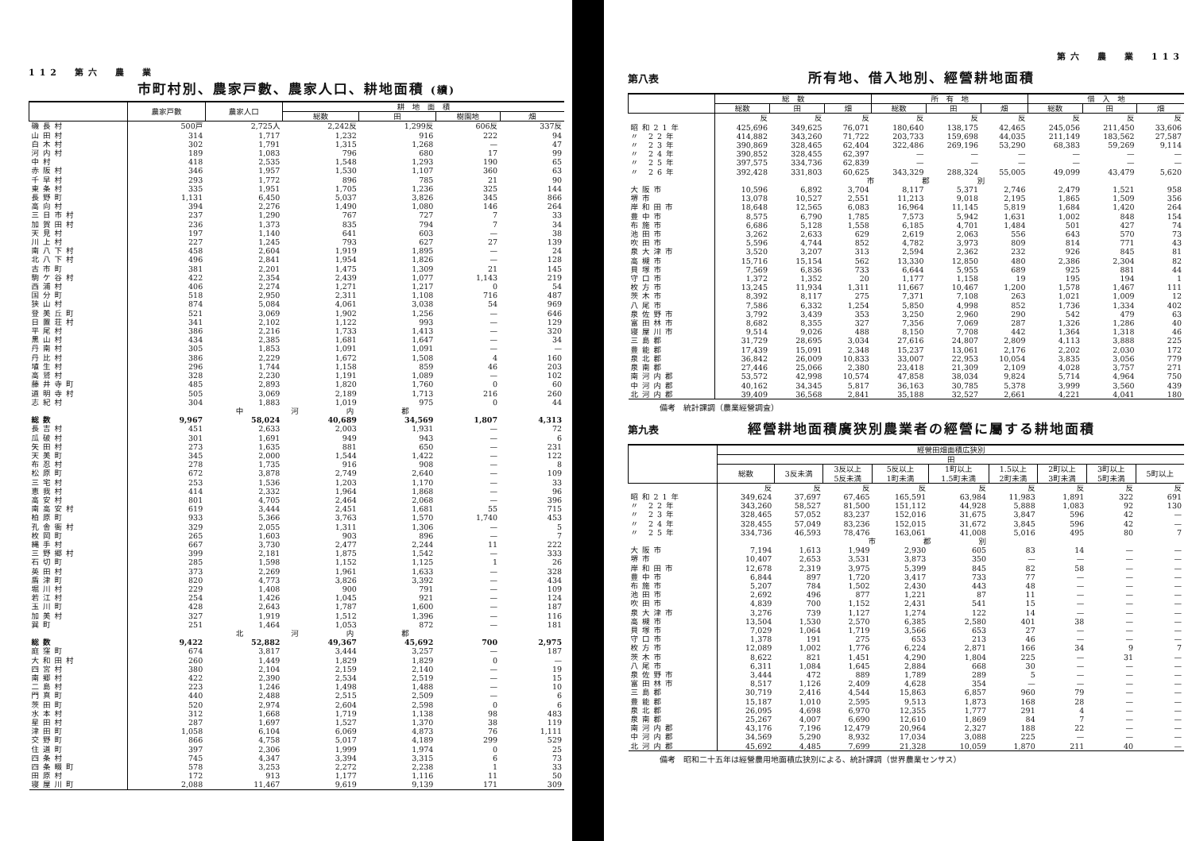112　第六　農　業
市町村別、農家戸數、農家人口、耕地面積 (續)
| | 農家戸數 | 農家人口 | 耕 地 面 積 | | | |
| --- | --- | --- | --- | --- | --- | --- |
| | | | 総数 | 田 | 樹園地 | 畑 |
| 磯長村 | 500戸 | 2,725人 | 2,242反 | 1,299反 | 606反 | 337反 |
| 山田村 | 314 | 1,717 | 1,232 | 916 | 222 | 94 |
| 白木村 | 302 | 1,791 | 1,315 | 1,268 | — | 47 |
| 河内村 | 189 | 1,083 | 796 | 680 | 17 | 99 |
| 中村 | 418 | 2,535 | 1,548 | 1,293 | 190 | 65 |
| 赤阪村 | 346 | 1,957 | 1,530 | 1,107 | 360 | 63 |
| 千早村 | 293 | 1,772 | 896 | 785 | 21 | 90 |
| 東条村 | 335 | 1,951 | 1,705 | 1,236 | 325 | 144 |
| 長野町 | 1,131 | 6,450 | 5,037 | 3,826 | 345 | 866 |
| 高向村 | 394 | 2,276 | 1,490 | 1,080 | 146 | 264 |
| 三日市村 | 237 | 1,290 | 767 | 727 | 7 | 33 |
| 加賀田村 | 236 | 1,373 | 835 | 794 | 7 | 34 |
| 天見村 | 197 | 1,140 | 641 | 603 | — | 38 |
| 川上村 | 227 | 1,245 | 793 | 627 | 27 | 139 |
| 南八下村 | 458 | 2,604 | 1,919 | 1,895 | — | 24 |
| 北八下村 | 496 | 2,841 | 1,954 | 1,826 | — | 128 |
| 古市町 | 381 | 2,201 | 1,475 | 1,309 | 21 | 145 |
| 駒ケ谷村 | 422 | 2,354 | 2,439 | 1,077 | 1,143 | 219 |
| 西浦村 | 406 | 2,274 | 1,271 | 1,217 | 0 | 54 |
| 国分町 | 518 | 2,950 | 2,311 | 1,108 | 716 | 487 |
| 狭山村 | 874 | 5,084 | 4,061 | 3,038 | 54 | 969 |
| 登美丘町 | 521 | 3,069 | 1,902 | 1,256 | — | 646 |
| 日置荘村 | 341 | 2,102 | 1,122 | 993 | — | 129 |
| 平尾村 | 386 | 2,216 | 1,733 | 1,413 | — | 320 |
| 黒山村 | 434 | 2,385 | 1,681 | 1,647 | — | 34 |
| 丹南村 | 305 | 1,853 | 1,091 | 1,091 | — | — |
| 丹比村 | 386 | 2,229 | 1,672 | 1,508 | 4 | 160 |
| 埴生村 | 296 | 1,744 | 1,158 | 859 | 46 | 203 |
| 高鷲村 | 328 | 2,230 | 1,191 | 1,089 | — | 102 |
| 藤井寺町 | 485 | 2,893 | 1,820 | 1,760 | 0 | 60 |
| 道明寺村 | 505 | 3,069 | 2,189 | 1,713 | 216 | 260 |
| 志紀村 | 304 | 1,883 | 1,019 | 975 | 0 | 44 |
| | 中河内郡 | | | | | |
| 総数 | 9,967 | 58,024 | 40,689 | 34,569 | 1,807 | 4,313 |
| 長吉村 | 451 | 2,633 | 2,003 | 1,931 | — | 72 |
| 瓜破村 | 301 | 1,691 | 949 | 943 | — | 6 |
| 矢田村 | 273 | 1,635 | 881 | 650 | — | 231 |
| 天美町 | 345 | 2,000 | 1,544 | 1,422 | — | 122 |
| 布忍村 | 278 | 1,735 | 916 | 908 | — | 8 |
| 松原町 | 672 | 3,878 | 2,749 | 2,640 | — | 109 |
| 三宅村 | 253 | 1,536 | 1,203 | 1,170 | — | 33 |
| 恵我村 | 414 | 2,332 | 1,964 | 1,868 | — | 96 |
| 高安村 | 801 | 4,705 | 2,464 | 2,068 | — | 396 |
| 南高安村 | 619 | 3,444 | 2,451 | 1,681 | 55 | 715 |
| 柏原町 | 933 | 5,366 | 3,763 | 1,570 | 1,740 | 453 |
| 孔舎衙村 | 329 | 2,055 | 1,311 | 1,306 | — | 5 |
| 枚岡町 | 265 | 1,603 | 903 | 896 | — | 7 |
| 縄手村 | 667 | 3,730 | 2,477 | 2,244 | 11 | 222 |
| 三野郷村 | 399 | 2,181 | 1,875 | 1,542 | — | 333 |
| 石切町 | 285 | 1,598 | 1,152 | 1,125 | 1 | 26 |
| 英田村 | 373 | 2,269 | 1,961 | 1,633 | — | 328 |
| 盾津町 | 820 | 4,773 | 3,826 | 3,392 | — | 434 |
| 堀川村 | 229 | 1,408 | 900 | 791 | — | 109 |
| 若江村 | 254 | 1,426 | 1,045 | 921 | — | 124 |
| 玉川町 | 428 | 2,643 | 1,787 | 1,600 | — | 187 |
| 加美村 | 327 | 1,919 | 1,512 | 1,396 | — | 116 |
| 巽町 | 251 | 1,464 | 1,053 | 872 | — | 181 |
| | 北河内郡 | | | | | |
| 総数 | 9,422 | 52,882 | 49,367 | 45,692 | 700 | 2,975 |
| 庭窪町 | 674 | 3,817 | 3,444 | 3,257 | — | 187 |
| 大和田村 | 260 | 1,449 | 1,829 | 1,829 | 0 | — |
| 四宮村 | 380 | 2,104 | 2,159 | 2,140 | — | 19 |
| 南郷村 | 422 | 2,390 | 2,534 | 2,519 | — | 15 |
| 二島村 | 223 | 1,246 | 1,498 | 1,488 | — | 10 |
| 門真町 | 440 | 2,488 | 2,515 | 2,509 | — | 6 |
| 茨田町 | 520 | 2,974 | 2,604 | 2,598 | 0 | 6 |
| 水本村 | 312 | 1,668 | 1,719 | 1,138 | 98 | 483 |
| 星田村 | 287 | 1,697 | 1,527 | 1,370 | 38 | 119 |
| 津田町 | 1,058 | 6,104 | 6,069 | 4,873 | 76 | 1,111 |
| 交野町 | 866 | 4,758 | 5,017 | 4,189 | 299 | 529 |
| 住道町 | 397 | 2,306 | 1,999 | 1,974 | 0 | 25 |
| 四条村 | 745 | 4,347 | 3,394 | 3,315 | 6 | 73 |
| 四条畷町 | 578 | 3,253 | 2,272 | 2,238 | 1 | 33 |
| 田原村 | 172 | 913 | 1,177 | 1,116 | 11 | 50 |
| 寝屋川町 | 2,088 | 11,467 | 9,619 | 9,139 | 171 | 309 |
第六　農　業　113
第八表
所有地、借入地別、經營耕地面積
| | 総 数 | | | 所 有 地 | | | 借 入 地 | | |
| --- | --- | --- | --- | --- | --- | --- | --- | --- | --- |
| | 総数 | 田 | 畑 | 総数 | 田 | 畑 | 総数 | 田 | 畑 |
| | 反 | 反 | 反 | 反 | 反 | 反 | 反 | 反 | 反 |
| 昭和21年 | 425,696 | 349,625 | 76,071 | 180,640 | 138,175 | 42,465 | 245,056 | 211,450 | 33,606 |
| 〃 22年 | 414,882 | 343,260 | 71,722 | 203,733 | 159,698 | 44,035 | 211,149 | 183,562 | 27,587 |
| 〃 23年 | 390,869 | 328,465 | 62,404 | 322,486 | 269,196 | 53,290 | 68,383 | 59,269 | 9,114 |
| 〃 24年 | 390,852 | 328,455 | 62,397 | — | — | — | — | — | — |
| 〃 25年 | 397,575 | 334,736 | 62,839 | — | — | — | — | — | — |
| 〃 26年 | 392,428 | 331,803 | 60,625 | 343,329 | 288,324 | 55,005 | 49,099 | 43,479 | 5,620 |
| | 市郡別 | | | | | | | | |
| 大阪市 | 10,596 | 6,892 | 3,704 | 8,117 | 5,371 | 2,746 | 2,479 | 1,521 | 958 |
| 堺市 | 13,078 | 10,527 | 2,551 | 11,213 | 9,018 | 2,195 | 1,865 | 1,509 | 356 |
| 岸和田市 | 18,648 | 12,565 | 6,083 | 16,964 | 11,145 | 5,819 | 1,684 | 1,420 | 264 |
| 豊中市 | 8,575 | 6,790 | 1,785 | 7,573 | 5,942 | 1,631 | 1,002 | 848 | 154 |
| 布施市 | 6,686 | 5,128 | 1,558 | 6,185 | 4,701 | 1,484 | 501 | 427 | 74 |
| 池田市 | 3,262 | 2,633 | 629 | 2,619 | 2,063 | 556 | 643 | 570 | 73 |
| 吹田市 | 5,596 | 4,744 | 852 | 4,782 | 3,973 | 809 | 814 | 771 | 43 |
| 泉大津市 | 3,520 | 3,207 | 313 | 2,594 | 2,362 | 232 | 926 | 845 | 81 |
| 高槻市 | 15,716 | 15,154 | 562 | 13,330 | 12,850 | 480 | 2,386 | 2,304 | 82 |
| 貝塚市 | 7,569 | 6,836 | 733 | 6,644 | 5,955 | 689 | 925 | 881 | 44 |
| 守口市 | 1,372 | 1,352 | 20 | 1,177 | 1,158 | 19 | 195 | 194 | 1 |
| 枚方市 | 13,245 | 11,934 | 1,311 | 11,667 | 10,467 | 1,200 | 1,578 | 1,467 | 111 |
| 茨木市 | 8,392 | 8,117 | 275 | 7,371 | 7,108 | 263 | 1,021 | 1,009 | 12 |
| 八尾市 | 7,586 | 6,332 | 1,254 | 5,850 | 4,998 | 852 | 1,736 | 1,334 | 402 |
| 泉佐野市 | 3,792 | 3,439 | 353 | 3,250 | 2,960 | 290 | 542 | 479 | 63 |
| 富田林市 | 8,682 | 8,355 | 327 | 7,356 | 7,069 | 287 | 1,326 | 1,286 | 40 |
| 寝屋川市 | 9,514 | 9,026 | 488 | 8,150 | 7,708 | 442 | 1,364 | 1,318 | 46 |
| 三島郡 | 31,729 | 28,695 | 3,034 | 27,616 | 24,807 | 2,809 | 4,113 | 3,888 | 225 |
| 豊能郡 | 17,439 | 15,091 | 2,348 | 15,237 | 13,061 | 2,176 | 2,202 | 2,030 | 172 |
| 泉北郡 | 36,842 | 26,009 | 10,833 | 33,007 | 22,953 | 10,054 | 3,835 | 3,056 | 779 |
| 泉南郡 | 27,446 | 25,066 | 2,380 | 23,418 | 21,309 | 2,109 | 4,028 | 3,757 | 271 |
| 南河内郡 | 53,572 | 42,998 | 10,574 | 47,858 | 38,034 | 9,824 | 5,714 | 4,964 | 750 |
| 中河内郡 | 40,162 | 34,345 | 5,817 | 36,163 | 30,785 | 5,378 | 3,999 | 3,560 | 439 |
| 北河内郡 | 39,409 | 36,568 | 2,841 | 35,188 | 32,527 | 2,661 | 4,221 | 4,041 | 180 |
備考　統計課調（農業經營調査）
第九表
經營耕地面積廣狭別農業者の經營に屬する耕地面積
| | 經營田畑面積広狭別 | | | | | | | | |
| --- | --- | --- | --- | --- | --- | --- | --- | --- | --- |
| | 田 | | | | | | | | |
| | 総数 | 3反未満 | 3反以上 5反未満 | 5反以上 1町未満 | 1町以上 1.5町未満 | 1.5以上 2町未満 | 2町以上 3町未満 | 3町以上 5町未満 | 5町以上 |
| | 反 | 反 | 反 | 反 | 反 | 反 | 反 | 反 | 反 |
| 昭和21年 | 349,624 | 37,697 | 67,465 | 165,591 | 63,984 | 11,983 | 1,891 | 322 | 691 |
| 〃 22年 | 343,260 | 58,527 | 81,500 | 151,112 | 44,928 | 5,888 | 1,083 | 92 | 130 |
| 〃 23年 | 328,465 | 57,052 | 83,237 | 152,016 | 31,675 | 3,847 | 596 | 42 | — |
| 〃 24年 | 328,455 | 57,049 | 83,236 | 152,015 | 31,672 | 3,845 | 596 | 42 | — |
| 〃 25年 | 334,736 | 46,593 | 78,476 | 163,061 | 41,008 | 5,016 | 495 | 80 | 7 |
| | 市郡別 | | | | | | | | |
| 大阪市 | 7,194 | 1,613 | 1,949 | 2,930 | 605 | 83 | 14 | — | — |
| 堺市 | 10,407 | 2,653 | 3,531 | 3,873 | 350 | — | — | — | — |
| 岸和田市 | 12,678 | 2,319 | 3,975 | 5,399 | 845 | 82 | 58 | — | — |
| 豊中市 | 6,844 | 897 | 1,720 | 3,417 | 733 | 77 | — | — | — |
| 布施市 | 5,207 | 784 | 1,502 | 2,430 | 443 | 48 | — | — | — |
| 池田市 | 2,692 | 496 | 877 | 1,221 | 87 | 11 | — | — | — |
| 吹田市 | 4,839 | 700 | 1,152 | 2,431 | 541 | 15 | — | — | — |
| 泉大津市 | 3,276 | 739 | 1,127 | 1,274 | 122 | 14 | — | — | — |
| 高槻市 | 13,504 | 1,530 | 2,570 | 6,385 | 2,580 | 401 | 38 | — | — |
| 貝塚市 | 7,029 | 1,064 | 1,719 | 3,566 | 653 | 27 | — | — | — |
| 守口市 | 1,378 | 191 | 275 | 653 | 213 | 46 | — | — | — |
| 枚方市 | 12,089 | 1,002 | 1,776 | 6,224 | 2,871 | 166 | 34 | 9 | 7 |
| 茨木市 | 8,622 | 821 | 1,451 | 4,290 | 1,804 | 225 | — | 31 | — |
| 八尾市 | 6,311 | 1,084 | 1,645 | 2,884 | 668 | 30 | — | — | — |
| 泉佐野市 | 3,444 | 472 | 889 | 1,789 | 289 | 5 | — | — | — |
| 富田林市 | 8,517 | 1,126 | 2,409 | 4,628 | 354 | — | — | — | — |
| 三島郡 | 30,719 | 2,416 | 4,544 | 15,863 | 6,857 | 960 | 79 | — | — |
| 豊能郡 | 15,187 | 1,010 | 2,595 | 9,513 | 1,873 | 168 | 28 | — | — |
| 泉北郡 | 26,095 | 4,698 | 6,970 | 12,355 | 1,777 | 291 | 4 | — | — |
| 泉南郡 | 25,267 | 4,007 | 6,690 | 12,610 | 1,869 | 84 | 7 | — | — |
| 南河内郡 | 43,176 | 7,196 | 12,479 | 20,964 | 2,327 | 188 | 22 | — | — |
| 中河内郡 | 34,569 | 5,290 | 8,932 | 17,034 | 3,088 | 225 | — | — | — |
| 北河内郡 | 45,692 | 4,485 | 7,699 | 21,328 | 10,059 | 1,870 | 211 | 40 | — |
備考　昭和二十五年は經營農用地面積広狭別による、統計課調（世界農業センサス）